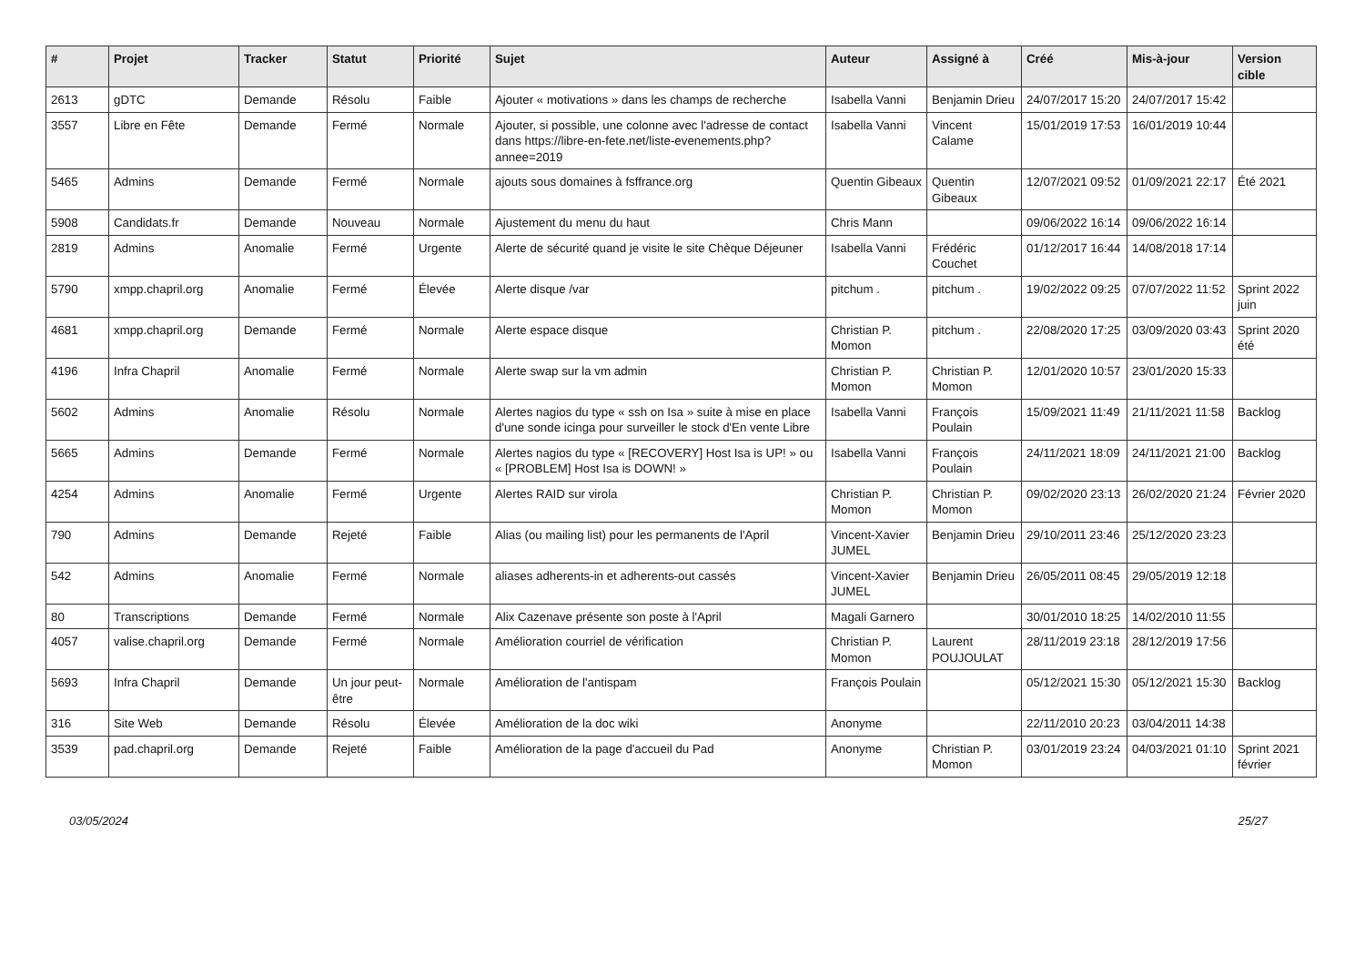| # | Projet | Tracker | Statut | Priorité | Sujet | Auteur | Assigné à | Créé | Mis-à-jour | Version cible |
| --- | --- | --- | --- | --- | --- | --- | --- | --- | --- | --- |
| 2613 | gDTC | Demande | Résolu | Faible | Ajouter « motivations » dans les champs de recherche | Isabella Vanni | Benjamin Drieu | 24/07/2017 15:20 | 24/07/2017 15:42 | |
| 3557 | Libre en Fête | Demande | Fermé | Normale | Ajouter, si possible, une colonne avec l'adresse de contact dans https://libre-en-fete.net/liste-evenements.php?annee=2019 | Isabella Vanni | Vincent Calame | 15/01/2019 17:53 | 16/01/2019 10:44 | |
| 5465 | Admins | Demande | Fermé | Normale | ajouts sous domaines à fsffrance.org | Quentin Gibeaux | Quentin Gibeaux | 12/07/2021 09:52 | 01/09/2021 22:17 | Été 2021 |
| 5908 | Candidats.fr | Demande | Nouveau | Normale | Ajustement du menu du haut | Chris Mann | | 09/06/2022 16:14 | 09/06/2022 16:14 | |
| 2819 | Admins | Anomalie | Fermé | Urgente | Alerte de sécurité quand je visite le site Chèque Déjeuner | Isabella Vanni | Frédéric Couchet | 01/12/2017 16:44 | 14/08/2018 17:14 | |
| 5790 | xmpp.chapril.org | Anomalie | Fermé | Élevée | Alerte disque /var | pitchum . | pitchum . | 19/02/2022 09:25 | 07/07/2022 11:52 | Sprint 2022 juin |
| 4681 | xmpp.chapril.org | Demande | Fermé | Normale | Alerte espace disque | Christian P. Momon | pitchum . | 22/08/2020 17:25 | 03/09/2020 03:43 | Sprint 2020 été |
| 4196 | Infra Chapril | Anomalie | Fermé | Normale | Alerte swap sur la vm admin | Christian P. Momon | Christian P. Momon | 12/01/2020 10:57 | 23/01/2020 15:33 | |
| 5602 | Admins | Anomalie | Résolu | Normale | Alertes nagios du type « ssh on Isa » suite à mise en place d'une sonde icinga pour surveiller le stock d'En vente Libre | Isabella Vanni | François Poulain | 15/09/2021 11:49 | 21/11/2021 11:58 | Backlog |
| 5665 | Admins | Demande | Fermé | Normale | Alertes nagios du type « [RECOVERY] Host Isa is UP! » ou « [PROBLEM] Host Isa is DOWN! » | Isabella Vanni | François Poulain | 24/11/2021 18:09 | 24/11/2021 21:00 | Backlog |
| 4254 | Admins | Anomalie | Fermé | Urgente | Alertes RAID sur virola | Christian P. Momon | Christian P. Momon | 09/02/2020 23:13 | 26/02/2020 21:24 | Février 2020 |
| 790 | Admins | Demande | Rejeté | Faible | Alias (ou mailing list) pour les permanents de l'April | Vincent-Xavier JUMEL | Benjamin Drieu | 29/10/2011 23:46 | 25/12/2020 23:23 | |
| 542 | Admins | Anomalie | Fermé | Normale | aliases adherents-in et adherents-out cassés | Vincent-Xavier JUMEL | Benjamin Drieu | 26/05/2011 08:45 | 29/05/2019 12:18 | |
| 80 | Transcriptions | Demande | Fermé | Normale | Alix Cazenave présente son poste à l'April | Magali Garnero | | 30/01/2010 18:25 | 14/02/2010 11:55 | |
| 4057 | valise.chapril.org | Demande | Fermé | Normale | Amélioration courriel de vérification | Christian P. Momon | Laurent POUJOULAT | 28/11/2019 23:18 | 28/12/2019 17:56 | |
| 5693 | Infra Chapril | Demande | Un jour peut-être | Normale | Amélioration de l'antispam | François Poulain | | 05/12/2021 15:30 | 05/12/2021 15:30 | Backlog |
| 316 | Site Web | Demande | Résolu | Élevée | Amélioration de la doc wiki | Anonyme | | 22/11/2010 20:23 | 03/04/2011 14:38 | |
| 3539 | pad.chapril.org | Demande | Rejeté | Faible | Amélioration de la page d'accueil du Pad | Anonyme | Christian P. Momon | 03/01/2019 23:24 | 04/03/2021 01:10 | Sprint 2021 février |
03/05/2024 25/27